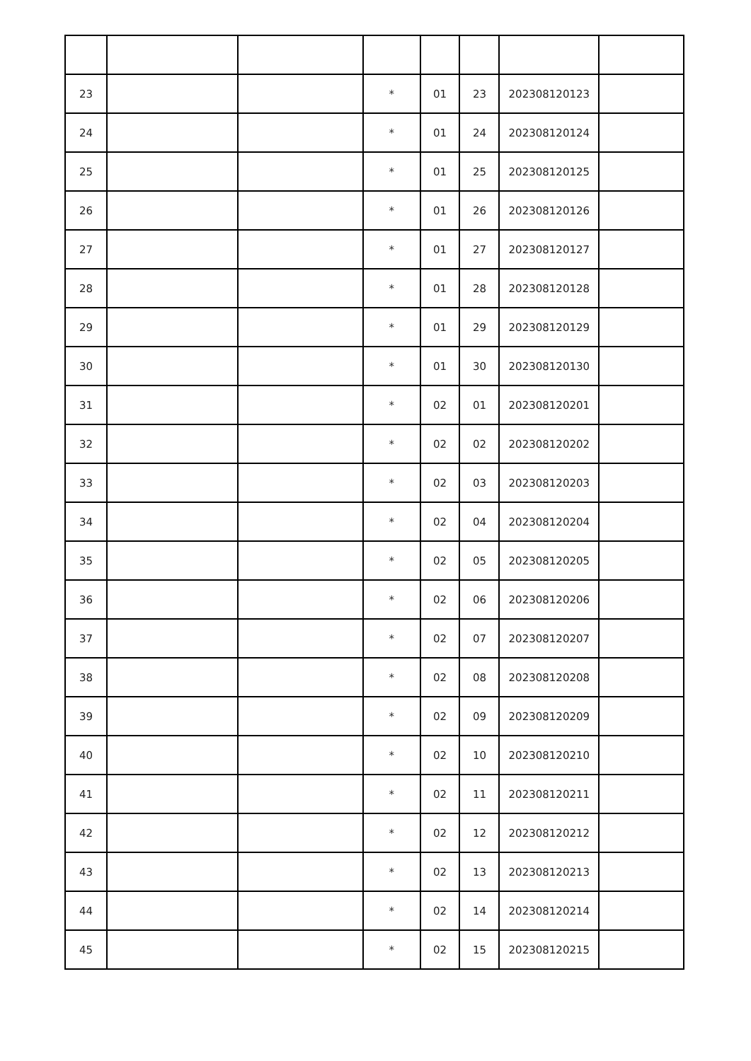| 23 | | | * | 01 | 23 | 202308120123 | |
| 24 | | | * | 01 | 24 | 202308120124 | |
| 25 | | | * | 01 | 25 | 202308120125 | |
| 26 | | | * | 01 | 26 | 202308120126 | |
| 27 | | | * | 01 | 27 | 202308120127 | |
| 28 | | | * | 01 | 28 | 202308120128 | |
| 29 | | | * | 01 | 29 | 202308120129 | |
| 30 | | | * | 01 | 30 | 202308120130 | |
| 31 | | | * | 02 | 01 | 202308120201 | |
| 32 | | | * | 02 | 02 | 202308120202 | |
| 33 | | | * | 02 | 03 | 202308120203 | |
| 34 | | | * | 02 | 04 | 202308120204 | |
| 35 | | | * | 02 | 05 | 202308120205 | |
| 36 | | | * | 02 | 06 | 202308120206 | |
| 37 | | | * | 02 | 07 | 202308120207 | |
| 38 | | | * | 02 | 08 | 202308120208 | |
| 39 | | | * | 02 | 09 | 202308120209 | |
| 40 | | | * | 02 | 10 | 202308120210 | |
| 41 | | | * | 02 | 11 | 202308120211 | |
| 42 | | | * | 02 | 12 | 202308120212 | |
| 43 | | | * | 02 | 13 | 202308120213 | |
| 44 | | | * | 02 | 14 | 202308120214 | |
| 45 | | | * | 02 | 15 | 202308120215 | |